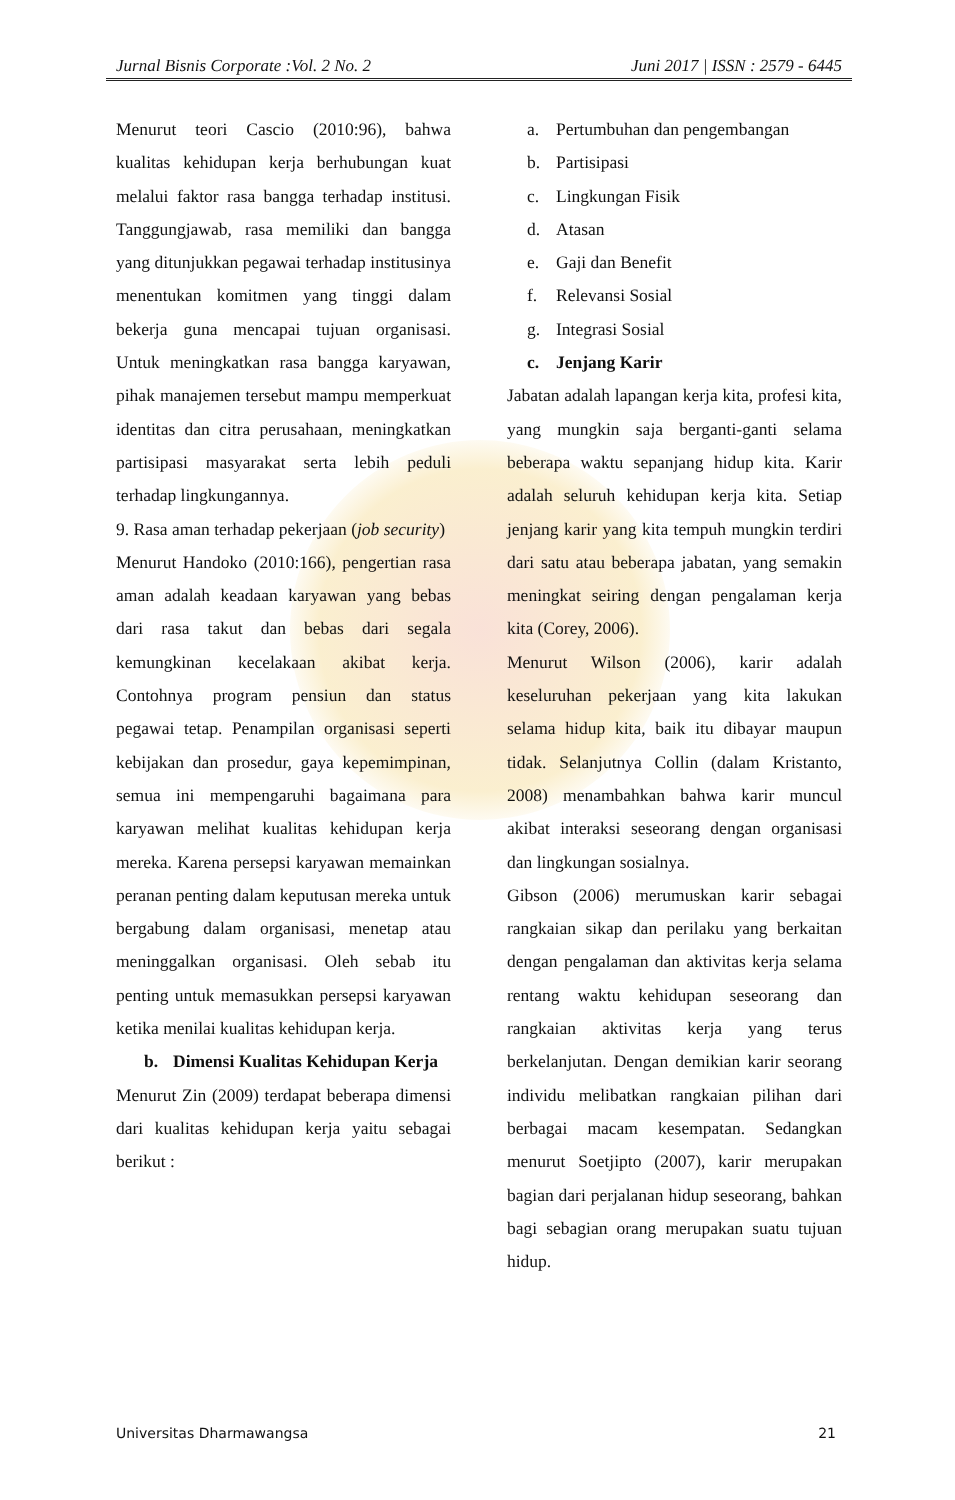Jurnal Bisnis Corporate :Vol. 2 No. 2 Juni 2017 | ISSN : 2579 - 6445
Menurut teori Cascio (2010:96), bahwa kualitas kehidupan kerja berhubungan kuat melalui faktor rasa bangga terhadap institusi. Tanggungjawab, rasa memiliki dan bangga yang ditunjukkan pegawai terhadap institusinya menentukan komitmen yang tinggi dalam bekerja guna mencapai tujuan organisasi. Untuk meningkatkan rasa bangga karyawan, pihak manajemen tersebut mampu memperkuat identitas dan citra perusahaan, meningkatkan partisipasi masyarakat serta lebih peduli terhadap lingkungannya.
9. Rasa aman terhadap pekerjaan (job security)
Menurut Handoko (2010:166), pengertian rasa aman adalah keadaan karyawan yang bebas dari rasa takut dan bebas dari segala kemungkinan kecelakaan akibat kerja. Contohnya program pensiun dan status pegawai tetap. Penampilan organisasi seperti kebijakan dan prosedur, gaya kepemimpinan, semua ini mempengaruhi bagaimana para karyawan melihat kualitas kehidupan kerja mereka. Karena persepsi karyawan memainkan peranan penting dalam keputusan mereka untuk bergabung dalam organisasi, menetap atau meninggalkan organisasi. Oleh sebab itu penting untuk memasukkan persepsi karyawan ketika menilai kualitas kehidupan kerja.
b. Dimensi Kualitas Kehidupan Kerja
Menurut Zin (2009) terdapat beberapa dimensi dari kualitas kehidupan kerja yaitu sebagai berikut :
a. Pertumbuhan dan pengembangan
b. Partisipasi
c. Lingkungan Fisik
d. Atasan
e. Gaji dan Benefit
f. Relevansi Sosial
g. Integrasi Sosial
c. Jenjang Karir
Jabatan adalah lapangan kerja kita, profesi kita, yang mungkin saja berganti-ganti selama beberapa waktu sepanjang hidup kita. Karir adalah seluruh kehidupan kerja kita. Setiap jenjang karir yang kita tempuh mungkin terdiri dari satu atau beberapa jabatan, yang semakin meningkat seiring dengan pengalaman kerja kita (Corey, 2006).
Menurut Wilson (2006), karir adalah keseluruhan pekerjaan yang kita lakukan selama hidup kita, baik itu dibayar maupun tidak. Selanjutnya Collin (dalam Kristanto, 2008) menambahkan bahwa karir muncul akibat interaksi seseorang dengan organisasi dan lingkungan sosialnya.
Gibson (2006) merumuskan karir sebagai rangkaian sikap dan perilaku yang berkaitan dengan pengalaman dan aktivitas kerja selama rentang waktu kehidupan seseorang dan rangkaian aktivitas kerja yang terus berkelanjutan. Dengan demikian karir seorang individu melibatkan rangkaian pilihan dari berbagai macam kesempatan. Sedangkan menurut Soetjipto (2007), karir merupakan bagian dari perjalanan hidup seseorang, bahkan bagi sebagian orang merupakan suatu tujuan hidup.
Universitas Dharmawangsa 21